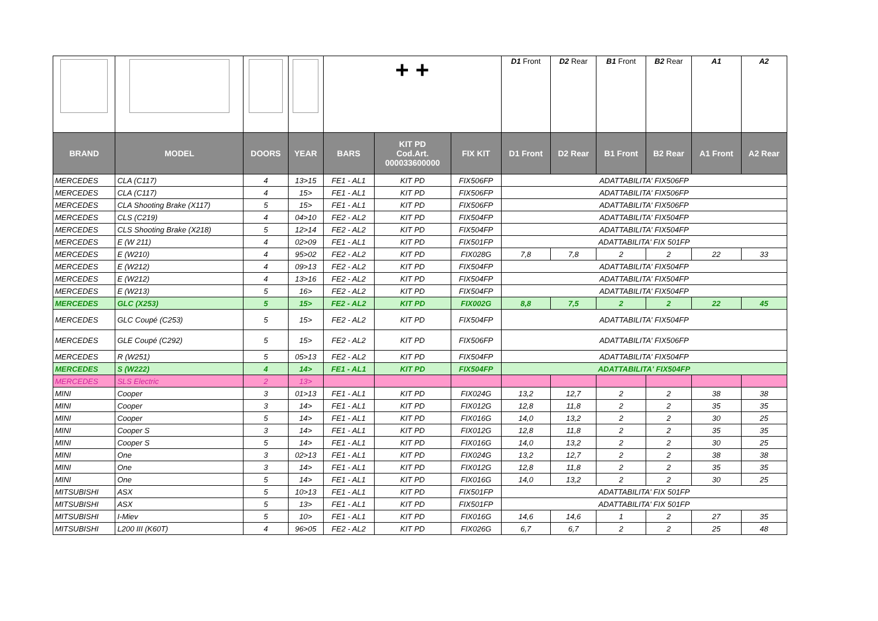| | | | | + + | | | D1 Front | D2 Rear | B1 Front | B2 Rear | A1 | A2 |
| BRAND | MODEL | DOORS | YEAR | BARS | KIT PD Cod.Art. 000033600000 | FIX KIT | D1 Front | D2 Rear | B1 Front | B2 Rear | A1 Front | A2 Rear |
| MERCEDES | CLA (C117) | 4 | 13>15 | FE1 - AL1 | KIT PD | FIX506FP | ADATTABILITA' FIX506FP | | | | | |
| MERCEDES | CLA (C117) | 4 | 15> | FE1 - AL1 | KIT PD | FIX506FP | ADATTABILITA' FIX506FP | | | | | |
| MERCEDES | CLA Shooting Brake (X117) | 5 | 15> | FE1 - AL1 | KIT PD | FIX506FP | ADATTABILITA' FIX506FP | | | | | |
| MERCEDES | CLS (C219) | 4 | 04>10 | FE2 - AL2 | KIT PD | FIX504FP | ADATTABILITA' FIX504FP | | | | | |
| MERCEDES | CLS Shooting Brake (X218) | 5 | 12>14 | FE2 - AL2 | KIT PD | FIX504FP | ADATTABILITA' FIX504FP | | | | | |
| MERCEDES | E (W 211) | 4 | 02>09 | FE1 - AL1 | KIT PD | FIX501FP | ADATTABILITA' FIX 501FP | | | | | |
| MERCEDES | E (W210) | 4 | 95>02 | FE2 - AL2 | KIT PD | FIX028G | 7,8 | 7,8 | 2 | 2 | 22 | 33 |
| MERCEDES | E (W212) | 4 | 09>13 | FE2 - AL2 | KIT PD | FIX504FP | ADATTABILITA' FIX504FP | | | | | |
| MERCEDES | E (W212) | 4 | 13>16 | FE2 - AL2 | KIT PD | FIX504FP | ADATTABILITA' FIX504FP | | | | | |
| MERCEDES | E (W213) | 5 | 16> | FE2 - AL2 | KIT PD | FIX504FP | ADATTABILITA' FIX504FP | | | | | |
| MERCEDES | GLC (X253) | 5 | 15> | FE2 - AL2 | KIT PD | FIX002G | 8,8 | 7,5 | 2 | 2 | 22 | 45 |
| MERCEDES | GLC Coupé (C253) | 5 | 15> | FE2 - AL2 | KIT PD | FIX504FP | ADATTABILITA' FIX504FP | | | | | |
| MERCEDES | GLE Coupé (C292) | 5 | 15> | FE2 - AL2 | KIT PD | FIX506FP | ADATTABILITA' FIX506FP | | | | | |
| MERCEDES | R (W251) | 5 | 05>13 | FE2 - AL2 | KIT PD | FIX504FP | ADATTABILITA' FIX504FP | | | | | |
| MERCEDES | S (W222) | 4 | 14> | FE1 - AL1 | KIT PD | FIX504FP | ADATTABILITA' FIX504FP | | | | | |
| MERCEDES | SLS Electric | 2 | 13> | | | | | | | | | |
| MINI | Cooper | 3 | 01>13 | FE1 - AL1 | KIT PD | FIX024G | 13,2 | 12,7 | 2 | 2 | 38 | 38 |
| MINI | Cooper | 3 | 14> | FE1 - AL1 | KIT PD | FIX012G | 12,8 | 11,8 | 2 | 2 | 35 | 35 |
| MINI | Cooper | 5 | 14> | FE1 - AL1 | KIT PD | FIX016G | 14,0 | 13,2 | 2 | 2 | 30 | 25 |
| MINI | Cooper S | 3 | 14> | FE1 - AL1 | KIT PD | FIX012G | 12,8 | 11,8 | 2 | 2 | 35 | 35 |
| MINI | Cooper S | 5 | 14> | FE1 - AL1 | KIT PD | FIX016G | 14,0 | 13,2 | 2 | 2 | 30 | 25 |
| MINI | One | 3 | 02>13 | FE1 - AL1 | KIT PD | FIX024G | 13,2 | 12,7 | 2 | 2 | 38 | 38 |
| MINI | One | 3 | 14> | FE1 - AL1 | KIT PD | FIX012G | 12,8 | 11,8 | 2 | 2 | 35 | 35 |
| MINI | One | 5 | 14> | FE1 - AL1 | KIT PD | FIX016G | 14,0 | 13,2 | 2 | 2 | 30 | 25 |
| MITSUBISHI | ASX | 5 | 10>13 | FE1 - AL1 | KIT PD | FIX501FP | ADATTABILITA' FIX 501FP | | | | | |
| MITSUBISHI | ASX | 5 | 13> | FE1 - AL1 | KIT PD | FIX501FP | ADATTABILITA' FIX 501FP | | | | | |
| MITSUBISHI | I-Miev | 5 | 10> | FE1 - AL1 | KIT PD | FIX016G | 14,6 | 14,6 | 1 | 2 | 27 | 35 |
| MITSUBISHI | L200 III (K60T) | 4 | 96>05 | FE2 - AL2 | KIT PD | FIX026G | 6,7 | 6,7 | 2 | 2 | 25 | 48 |